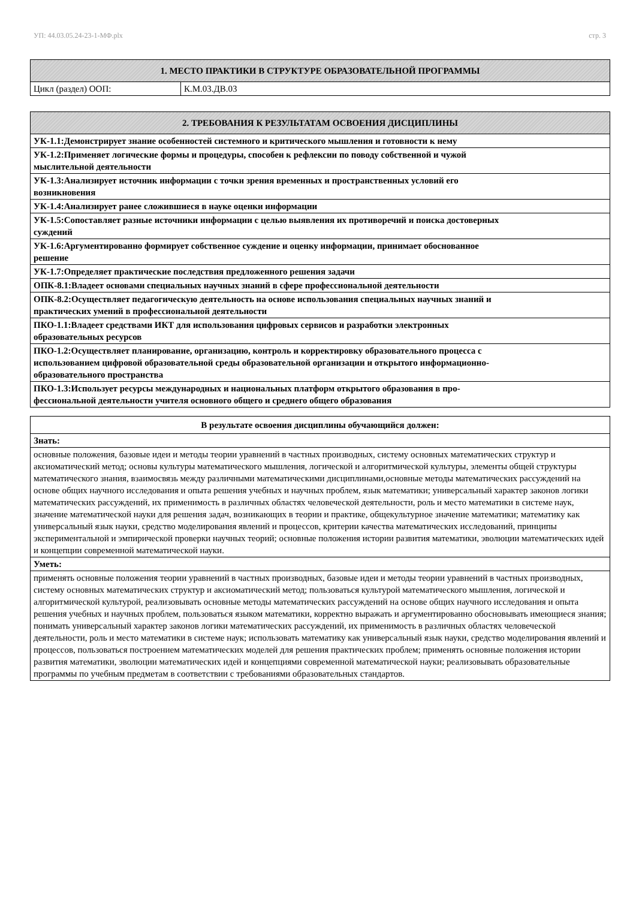УП: 44.03.05.24-23-1-МФ.plx стр. 3
| 1. МЕСТО ПРАКТИКИ В СТРУКТУРЕ ОБРАЗОВАТЕЛЬНОЙ ПРОГРАММЫ | |
| --- | --- |
| Цикл (раздел) ООП: | К.М.03.ДВ.03 |
| 2. ТРЕБОВАНИЯ К РЕЗУЛЬТАТАМ ОСВОЕНИЯ ДИСЦИПЛИНЫ |
| --- |
| УК-1.1:Демонстрирует знание особенностей системного и критического мышления и готовности к нему |
| УК-1.2:Применяет логические формы и процедуры, способен к рефлексии по поводу собственной и чужой мыслительной деятельности |
| УК-1.3:Анализирует источник информации с точки зрения временных и пространственных условий его возникновения |
| УК-1.4:Анализирует ранее сложившиеся в науке оценки информации |
| УК-1.5:Сопоставляет разные источники информации с целью выявления их противоречий и поиска достоверных суждений |
| УК-1.6:Аргументированно формирует собственное суждение и оценку информации, принимает обоснованное решение |
| УК-1.7:Определяет практические последствия предложенного решения задачи |
| ОПК-8.1:Владеет основами специальных научных знаний в сфере профессиональной деятельности |
| ОПК-8.2:Осуществляет педагогическую деятельность на основе использования специальных научных знаний и практических умений в профессиональной деятельности |
| ПКО-1.1:Владеет средствами ИКТ для использования цифровых сервисов и разработки электронных образовательных ресурсов |
| ПКО-1.2:Осуществляет планирование, организацию, контроль и корректировку образовательного процесса с использованием цифровой образовательной среды образовательной организации и открытого информационно- образовательного пространства |
| ПКО-1.3:Использует ресурсы международных и национальных платформ открытого образования в про- фессиональной деятельности учителя основного общего и среднего общего образования |
| В результате освоения дисциплины обучающийся должен: |
| --- |
| Знать: |
| основные положения, базовые идеи и методы теории уравнений в частных производных, систему основных математических структур и аксиоматический метод; основы культуры математического мышления, логической и алгоритмической культуры, элементы общей структуры математического знания, взаимосвязь между различными математическими дисциплинами,основные методы математических рассуждений на основе общих научного исследования и опыта решения учебных и научных проблем, язык математики; универсальный характер законов логики математических рассуждений, их применимость в различных областях человеческой деятельности, роль и место математики в системе наук, значение математической науки для решения задач, возникающих в теории и практике, общекультурное значение математики; математику как универсальный язык науки, средство моделирования явлений и процессов, критерии качества математических исследований, принципы экспериментальной и эмпирической проверки научных теорий; основные положения истории развития математики, эволюции математических идей и концепции современной математической науки. |
| Уметь: |
| применять основные положения теории уравнений в частных производных, базовые идеи и методы теории уравнений в частных производных, систему основных математических структур и аксиоматический метод; пользоваться культурой математического мышления, логической и алгоритмической культурой, реализовывать основные методы математических рассуждений на основе общих научного исследования и опыта решения учебных и научных проблем, пользоваться языком математики, корректно выражать и аргументированно обосновывать имеющиеся знания; понимать универсальный характер законов логики математических рассуждений, их применимость в различных областях человеческой деятельности, роль и место математики в системе наук; использовать математику как универсальный язык науки, средство моделирования явлений и процессов, пользоваться построением математических моделей для решения практических проблем; применять основные положения истории развития математики, эволюции математических идей и концепциями современной математической науки; реализовывать образовательные программы по учебным предметам в соответствии с требованиями образовательных стандартов. |